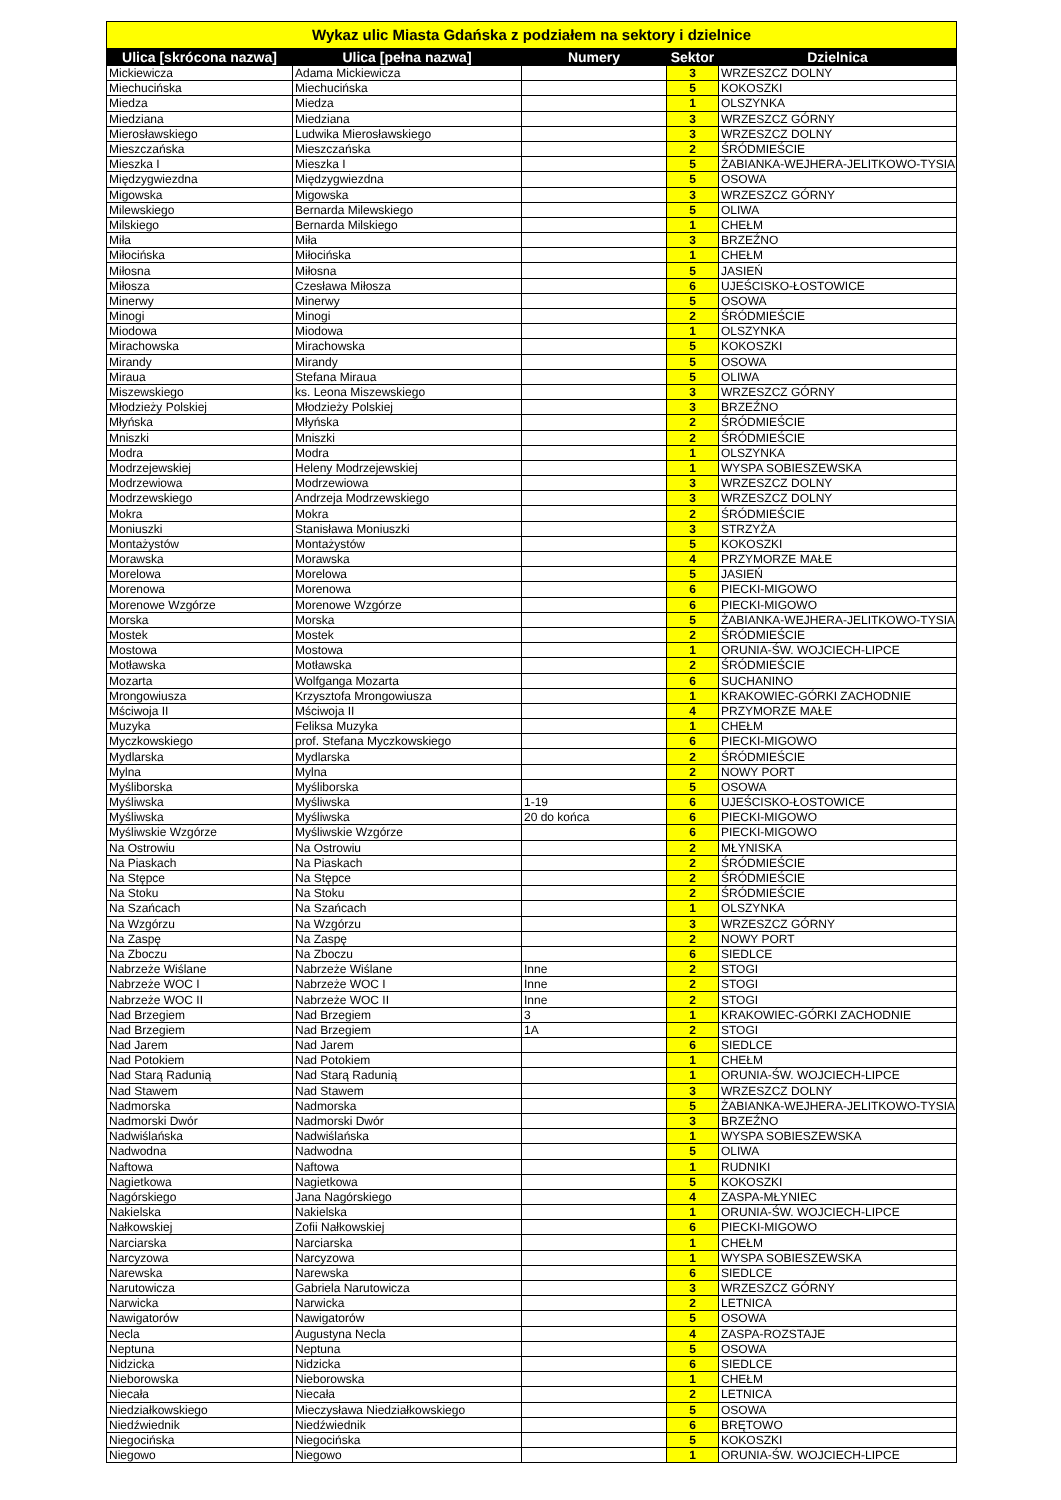| Wykaz ulic Miasta Gdańska z podziałem na sektory i dzielnice | | | | |
| Ulica [skrócona nazwa] | Ulica [pełna nazwa] | Numery | Sektor | Dzielnica |
| Mickiewicza | Adama Mickiewicza | | 3 | WRZESZCZ DOLNY |
| Miechucińska | Miechucińska | | 5 | KOKOSZKI |
| Miedza | Miedza | | 1 | OLSZYNKA |
| Miedziana | Miedziana | | 3 | WRZESZCZ GÓRNY |
| Mierosławskiego | Ludwika Mierosławskiego | | 3 | WRZESZCZ DOLNY |
| Mieszczańska | Mieszczańska | | 2 | ŚRÓDMIEŚCIE |
| Mieszka I | Mieszka I | | 5 | ŻABIANKA-WEJHERA-JELITKOWO-TYSIA |
| Międzygwiezdna | Międzygwiezdna | | 5 | OSOWA |
| Migowska | Migowska | | 3 | WRZESZCZ GÓRNY |
| Milewskiego | Bernarda Milewskiego | | 5 | OLIWA |
| Milskiego | Bernarda Milskiego | | 1 | CHEŁM |
| Miła | Miła | | 3 | BRZEŹNO |
| Miłocińska | Miłocińska | | 1 | CHEŁM |
| Miłosna | Miłosna | | 5 | JASIEŃ |
| Miłosza | Czesława Miłosza | | 6 | UJEŚCISKO-ŁOSTOWICE |
| Minerwy | Minerwy | | 5 | OSOWA |
| Minogi | Minogi | | 2 | ŚRÓDMIEŚCIE |
| Miodowa | Miodowa | | 1 | OLSZYNKA |
| Mirachowska | Mirachowska | | 5 | KOKOSZKI |
| Mirandy | Mirandy | | 5 | OSOWA |
| Miraua | Stefana Miraua | | 5 | OLIWA |
| Miszewskiego | ks. Leona Miszewskiego | | 3 | WRZESZCZ GÓRNY |
| Młodzieży Polskiej | Młodzieży Polskiej | | 3 | BRZEŹNO |
| Młyńska | Młyńska | | 2 | ŚRÓDMIEŚCIE |
| Mniszki | Mniszki | | 2 | ŚRÓDMIEŚCIE |
| Modra | Modra | | 1 | OLSZYNKA |
| Modrzejewskiej | Heleny Modrzejewskiej | | 1 | WYSPA SOBIESZEWSKA |
| Modrzewiowa | Modrzewiowa | | 3 | WRZESZCZ DOLNY |
| Modrzewskiego | Andrzeja Modrzewskiego | | 3 | WRZESZCZ DOLNY |
| Mokra | Mokra | | 2 | ŚRÓDMIEŚCIE |
| Moniuszki | Stanisława Moniuszki | | 3 | STRZYŻA |
| Montażystów | Montażystów | | 5 | KOKOSZKI |
| Morawska | Morawska | | 4 | PRZYMORZE MAŁE |
| Morelowa | Morelowa | | 5 | JASIEŃ |
| Morenowa | Morenowa | | 6 | PIECKI-MIGOWO |
| Morenowe Wzgórze | Morenowe Wzgórze | | 6 | PIECKI-MIGOWO |
| Morska | Morska | | 5 | ŻABIANKA-WEJHERA-JELITKOWO-TYSIA |
| Mostek | Mostek | | 2 | ŚRÓDMIEŚCIE |
| Mostowa | Mostowa | | 1 | ORUNIA-ŚW. WOJCIECH-LIPCE |
| Motławska | Motławska | | 2 | ŚRÓDMIEŚCIE |
| Mozarta | Wolfganga Mozarta | | 6 | SUCHANINO |
| Mrongowiusza | Krzysztofa Mrongowiusza | | 1 | KRAKOWIEC-GÓRKI ZACHODNIE |
| Mściwoja II | Mściwoja II | | 4 | PRZYMORZE MAŁE |
| Muzyka | Feliksa Muzyka | | 1 | CHEŁM |
| Myczkowskiego | prof. Stefana Myczkowskiego | | 6 | PIECKI-MIGOWO |
| Mydlarska | Mydlarska | | 2 | ŚRÓDMIEŚCIE |
| Mylna | Mylna | | 2 | NOWY PORT |
| Myśliborska | Myśliborska | | 5 | OSOWA |
| Myśliwska | Myśliwska | 1-19 | 6 | UJEŚCISKO-ŁOSTOWICE |
| Myśliwska | Myśliwska | 20 do końca | 6 | PIECKI-MIGOWO |
| Myśliwskie Wzgórze | Myśliwskie Wzgórze | | 6 | PIECKI-MIGOWO |
| Na Ostrowiu | Na Ostrowiu | | 2 | MŁYNISKA |
| Na Piaskach | Na Piaskach | | 2 | ŚRÓDMIEŚCIE |
| Na Stępce | Na Stępce | | 2 | ŚRÓDMIEŚCIE |
| Na Stoku | Na Stoku | | 2 | ŚRÓDMIEŚCIE |
| Na Szańcach | Na Szańcach | | 1 | OLSZYNKA |
| Na Wzgórzu | Na Wzgórzu | | 3 | WRZESZCZ GÓRNY |
| Na Zaspę | Na Zaspę | | 2 | NOWY PORT |
| Na Zboczu | Na Zboczu | | 6 | SIEDLCE |
| Nabrzeże Wiślane | Nabrzeże Wiślane | Inne | 2 | STOGI |
| Nabrzeże WOC I | Nabrzeże WOC I | Inne | 2 | STOGI |
| Nabrzeże WOC II | Nabrzeże WOC II | Inne | 2 | STOGI |
| Nad Brzegiem | Nad Brzegiem | 3 | 1 | KRAKOWIEC-GÓRKI ZACHODNIE |
| Nad Brzegiem | Nad Brzegiem | 1A | 2 | STOGI |
| Nad Jarem | Nad Jarem | | 6 | SIEDLCE |
| Nad Potokiem | Nad Potokiem | | 1 | CHEŁM |
| Nad Starą Radunią | Nad Starą Radunią | | 1 | ORUNIA-ŚW. WOJCIECH-LIPCE |
| Nad Stawem | Nad Stawem | | 3 | WRZESZCZ DOLNY |
| Nadmorska | Nadmorska | | 5 | ŻABIANKA-WEJHERA-JELITKOWO-TYSIA |
| Nadmorski Dwór | Nadmorski Dwór | | 3 | BRZEŹNO |
| Nadwiślańska | Nadwiślańska | | 1 | WYSPA SOBIESZEWSKA |
| Nadwodna | Nadwodna | | 5 | OLIWA |
| Naftowa | Naftowa | | 1 | RUDNIKI |
| Nagietkowa | Nagietkowa | | 5 | KOKOSZKI |
| Nagórskiego | Jana Nagórskiego | | 4 | ZASPA-MŁYNIEC |
| Nakielska | Nakielska | | 1 | ORUNIA-ŚW. WOJCIECH-LIPCE |
| Nałkowskiej | Zofii Nałkowskiej | | 6 | PIECKI-MIGOWO |
| Narciarska | Narciarska | | 1 | CHEŁM |
| Narcyzowa | Narcyzowa | | 1 | WYSPA SOBIESZEWSKA |
| Narewska | Narewska | | 6 | SIEDLCE |
| Narutowicza | Gabriela Narutowicza | | 3 | WRZESZCZ GÓRNY |
| Narwicka | Narwicka | | 2 | LETNICA |
| Nawigatorów | Nawigatorów | | 5 | OSOWA |
| Necla | Augustyna Necla | | 4 | ZASPA-ROZSTAJE |
| Neptuna | Neptuna | | 5 | OSOWA |
| Nidzicka | Nidzicka | | 6 | SIEDLCE |
| Nieborowska | Nieborowska | | 1 | CHEŁM |
| Niecała | Niecała | | 2 | LETNICA |
| Niedziałkowskiego | Mieczysława Niedziałkowskiego | | 5 | OSOWA |
| Niedźwiednik | Niedźwiednik | | 6 | BRĘTOWO |
| Niegocińska | Niegocińska | | 5 | KOKOSZKI |
| Niegowo | Niegowo | | 1 | ORUNIA-ŚW. WOJCIECH-LIPCE |